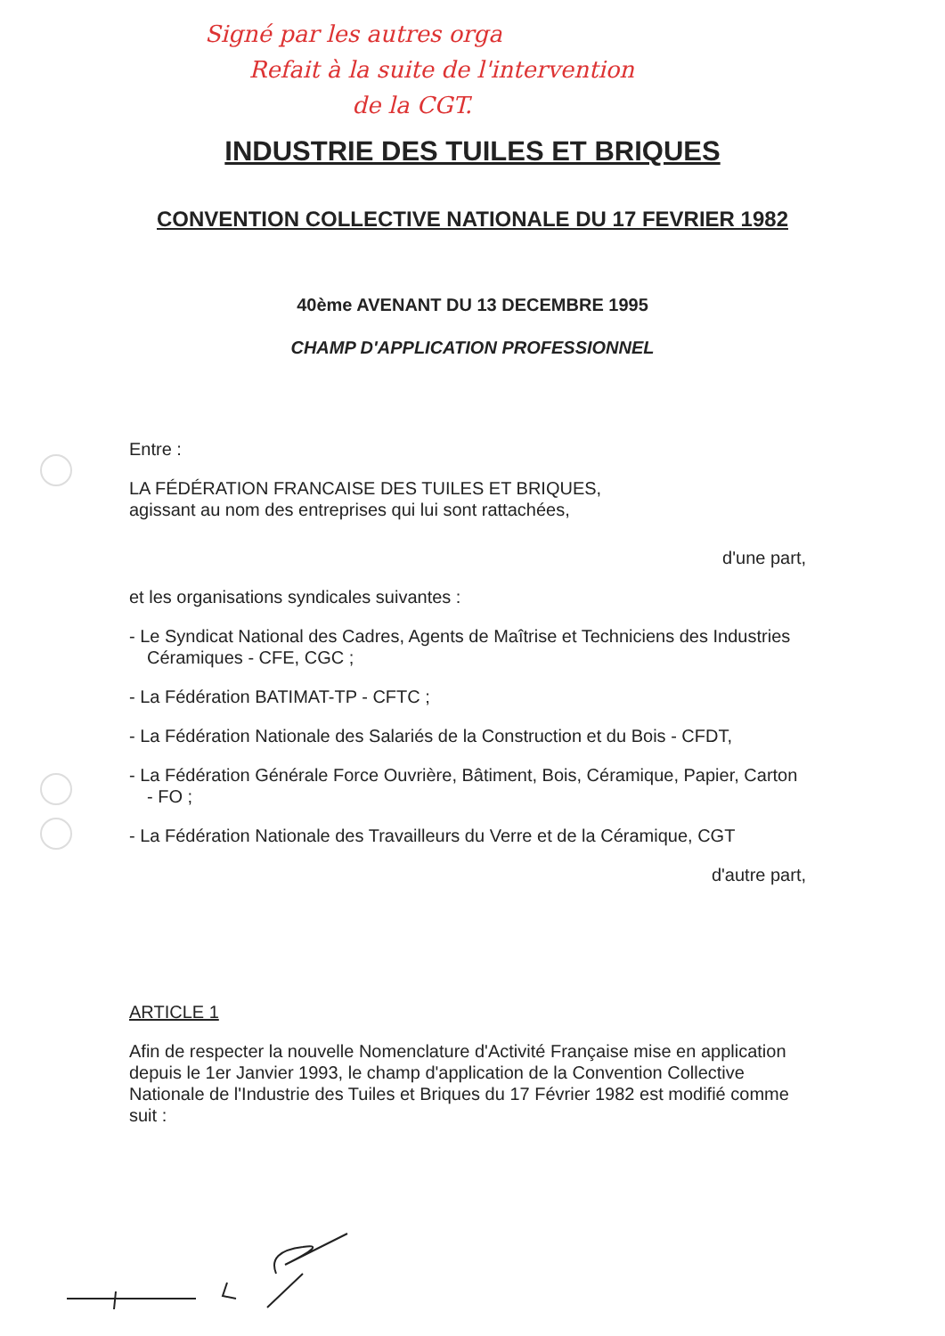Signé par les autres orga
Refait à la suite de l'intervention
de la CGT.
INDUSTRIE DES TUILES ET BRIQUES
CONVENTION COLLECTIVE NATIONALE DU 17 FEVRIER 1982
40ème AVENANT DU 13 DECEMBRE 1995
CHAMP D'APPLICATION PROFESSIONNEL
Entre :
LA FÉDÉRATION FRANCAISE DES TUILES ET BRIQUES,
agissant au nom des entreprises qui lui sont rattachées,
d'une part,
et les organisations syndicales suivantes :
- Le Syndicat National des Cadres, Agents de Maîtrise et Techniciens des Industries Céramiques - CFE, CGC ;
- La Fédération BATIMAT-TP - CFTC ;
- La Fédération Nationale des Salariés de la Construction et du Bois - CFDT,
- La Fédération Générale Force Ouvrière, Bâtiment, Bois, Céramique, Papier, Carton - FO ;
- La Fédération Nationale des Travailleurs du Verre et de la Céramique, CGT
d'autre part,
ARTICLE 1
Afin de respecter la nouvelle Nomenclature d'Activité Française mise en application depuis le 1er Janvier 1993, le champ d'application de la Convention Collective Nationale de l'Industrie des Tuiles et Briques du 17 Février 1982 est modifié comme suit :